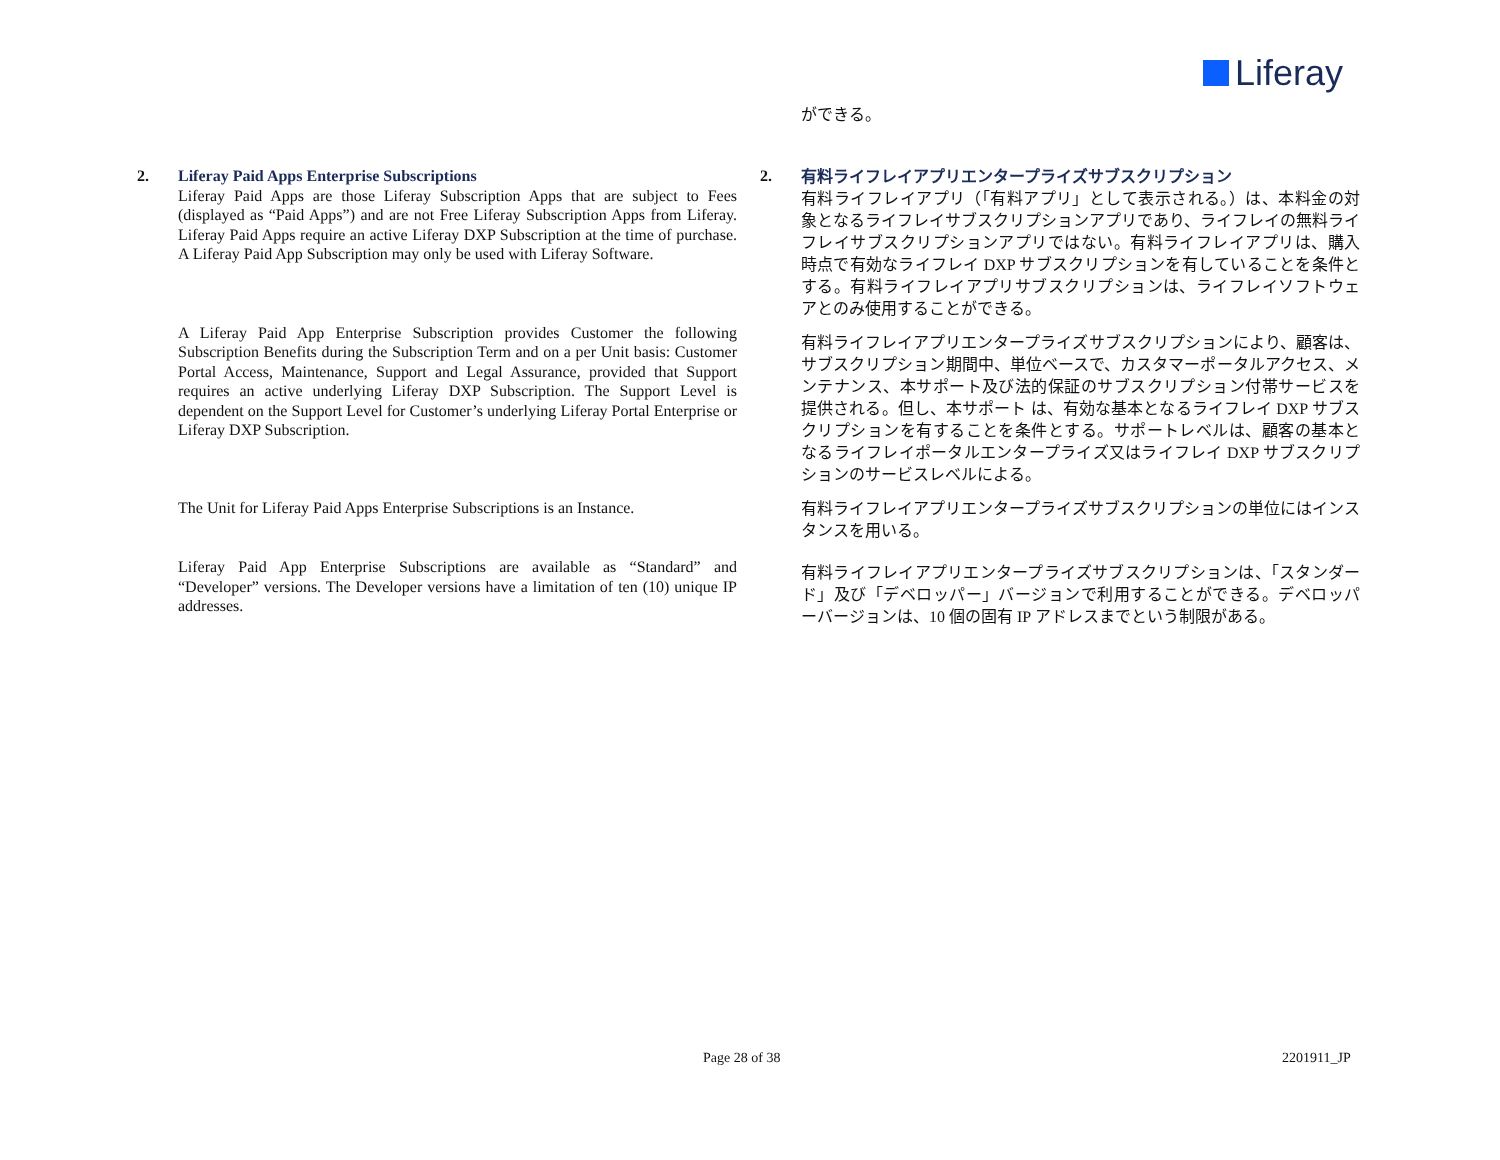Liferay
2. Liferay Paid Apps Enterprise Subscriptions
Liferay Paid Apps are those Liferay Subscription Apps that are subject to Fees (displayed as “Paid Apps”) and are not Free Liferay Subscription Apps from Liferay. Liferay Paid Apps require an active Liferay DXP Subscription at the time of purchase. A Liferay Paid App Subscription may only be used with Liferay Software.
A Liferay Paid App Enterprise Subscription provides Customer the following Subscription Benefits during the Subscription Term and on a per Unit basis: Customer Portal Access, Maintenance, Support and Legal Assurance, provided that Support requires an active underlying Liferay DXP Subscription. The Support Level is dependent on the Support Level for Customer’s underlying Liferay Portal Enterprise or Liferay DXP Subscription.
The Unit for Liferay Paid Apps Enterprise Subscriptions is an Instance.
Liferay Paid App Enterprise Subscriptions are available as “Standard” and “Developer” versions. The Developer versions have a limitation of ten (10) unique IP addresses.
ができる。
2.
有料ライフレイアプリエンタープライズサブスクリプション
有料ライフレイアプリ（「有料アプリ」として表示される。）は、本料金の対象となるライフレイサブスクリプションアプリであり、ライフレイの無料ライフレイサブスクリプションアプリではない。有料ライフレイアプリは、購入時点で有効なライフレイ DXP サブスクリプションを有していることを条件とする。有料ライフレイアプリサブスクリプションは、ライフレイソフトウェアとのみ使用することができる。
有料ライフレイアプリエンタープライズサブスクリプションにより、顧客は、サブスクリプション期間中、単位ベースで、カスタマーポータルアクセス、メンテナンス、本サポート及び法的保証のサブスクリプション付帯サービスを提供される。但し、本サポート は、有効な基本となるライフレイ DXP サブスクリプションを有することを条件とする。サポートレベルは、顧客の基本となるライフレイポータルエンタープライズ又はライフレイ DXP サブスクリプションのサービスレベルによる。
有料ライフレイアプリエンタープライズサブスクリプションの単位にはインスタンスを用いる。
有料ライフレイアプリエンタープライズサブスクリプションは、「スタンダード」及び「デベロッパー」バージョンで利用することができる。デベロッパーバージョンは、10 個の固有 IP アドレスまでという制限がある。
Page 28 of 38 2201911_JP